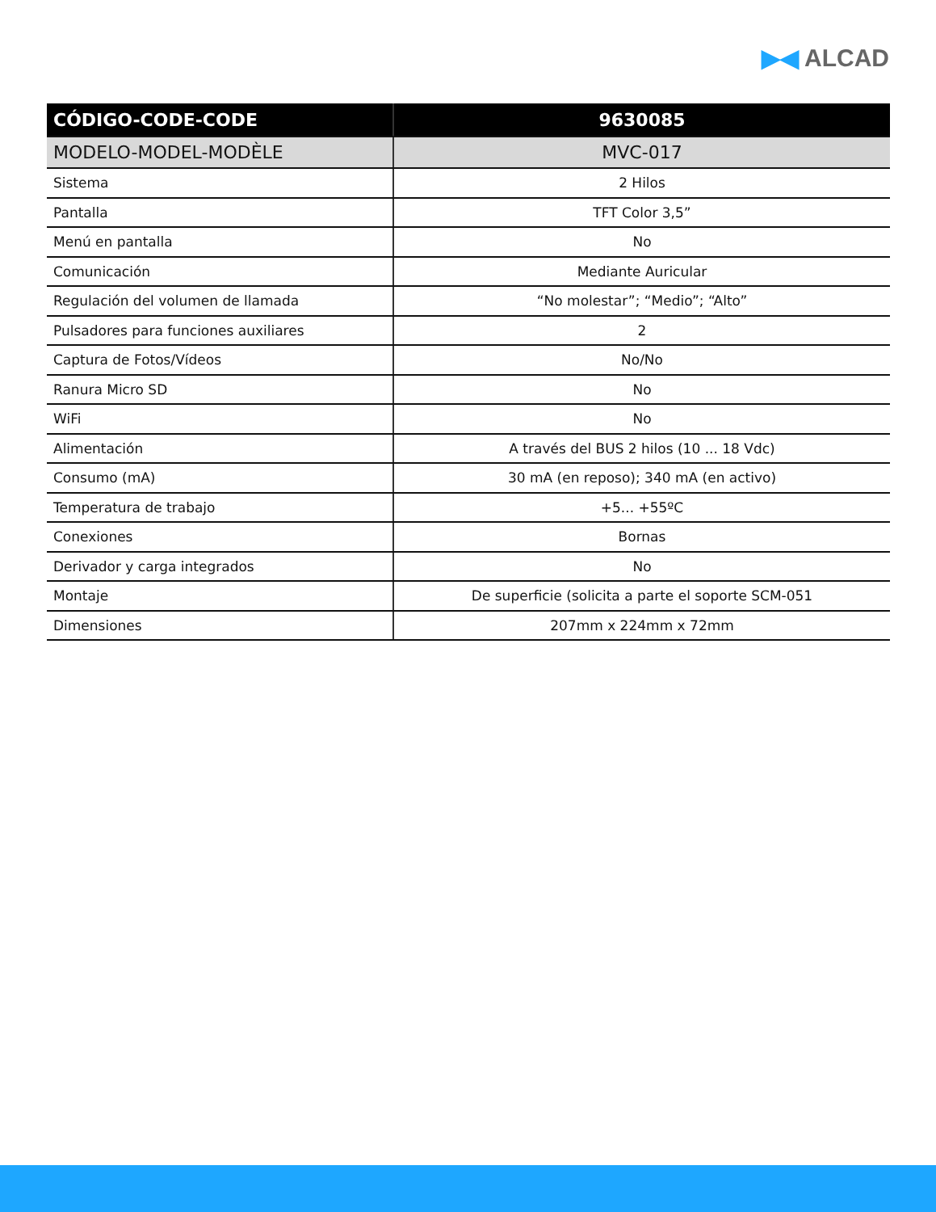▶◀ ALCAD
| CÓDIGO-CODE-CODE | 9630085 |
| --- | --- |
| MODELO-MODEL-MODÈLE | MVC-017 |
| Sistema | 2 Hilos |
| Pantalla | TFT Color 3,5” |
| Menú en pantalla | No |
| Comunicación | Mediante Auricular |
| Regulación del volumen de llamada | “No molestar”; “Medio”; “Alto” |
| Pulsadores para funciones auxiliares | 2 |
| Captura de Fotos/Vídeos | No/No |
| Ranura Micro SD | No |
| WiFi | No |
| Alimentación | A través del BUS 2 hilos (10 ... 18 Vdc) |
| Consumo (mA) | 30 mA (en reposo); 340 mA (en activo) |
| Temperatura de trabajo | +5... +55ºC |
| Conexiones | Bornas |
| Derivador y carga integrados | No |
| Montaje | De superficie (solicita a parte el soporte SCM-051 |
| Dimensiones | 207mm x 224mm x 72mm |